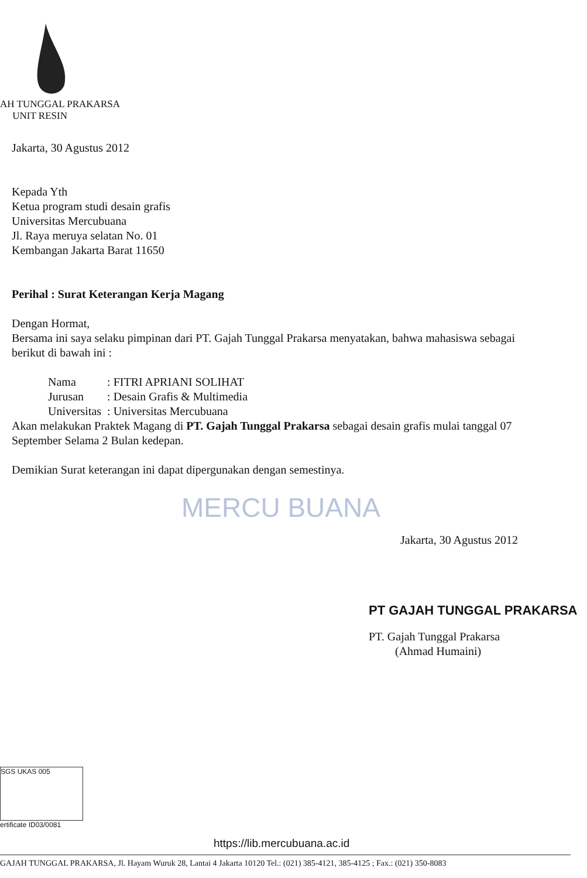AH TUNGGAL PRAKARSA
UNIT RESIN
Jakarta, 30 Agustus 2012
Kepada Yth
Ketua program studi desain grafis
Universitas Mercubuana
Jl. Raya meruya selatan No. 01
Kembangan Jakarta Barat 11650
Perihal : Surat Keterangan Kerja Magang
Dengan Hormat,
Bersama ini saya selaku pimpinan dari PT. Gajah Tunggal Prakarsa menyatakan, bahwa mahasiswa sebagai berikut di bawah ini :
| Nama | : FITRI APRIANI SOLIHAT |
| Jurusan | : Desain Grafis & Multimedia |
| Universitas | : Universitas Mercubuana |
Akan melakukan Praktek Magang di PT. Gajah Tunggal Prakarsa sebagai desain grafis mulai tanggal 07 September Selama 2 Bulan kedepan.
Demikian Surat keterangan ini dapat dipergunakan dengan semestinya.
MERCU BUANA
Jakarta, 30 Agustus 2012
PT GAJAH TUNGGAL PRAKARSA
PT. Gajah Tunggal Prakarsa
(Ahmad Humaini)
SGS UKAS 005
ertificate ID03/0081
https://lib.mercubuana.ac.id
GAJAH TUNGGAL PRAKARSA, Jl. Hayam Wuruk 28, Lantai 4 Jakarta 10120 Tel.: (021) 385-4121, 385-4125 ; Fax.: (021) 350-8083